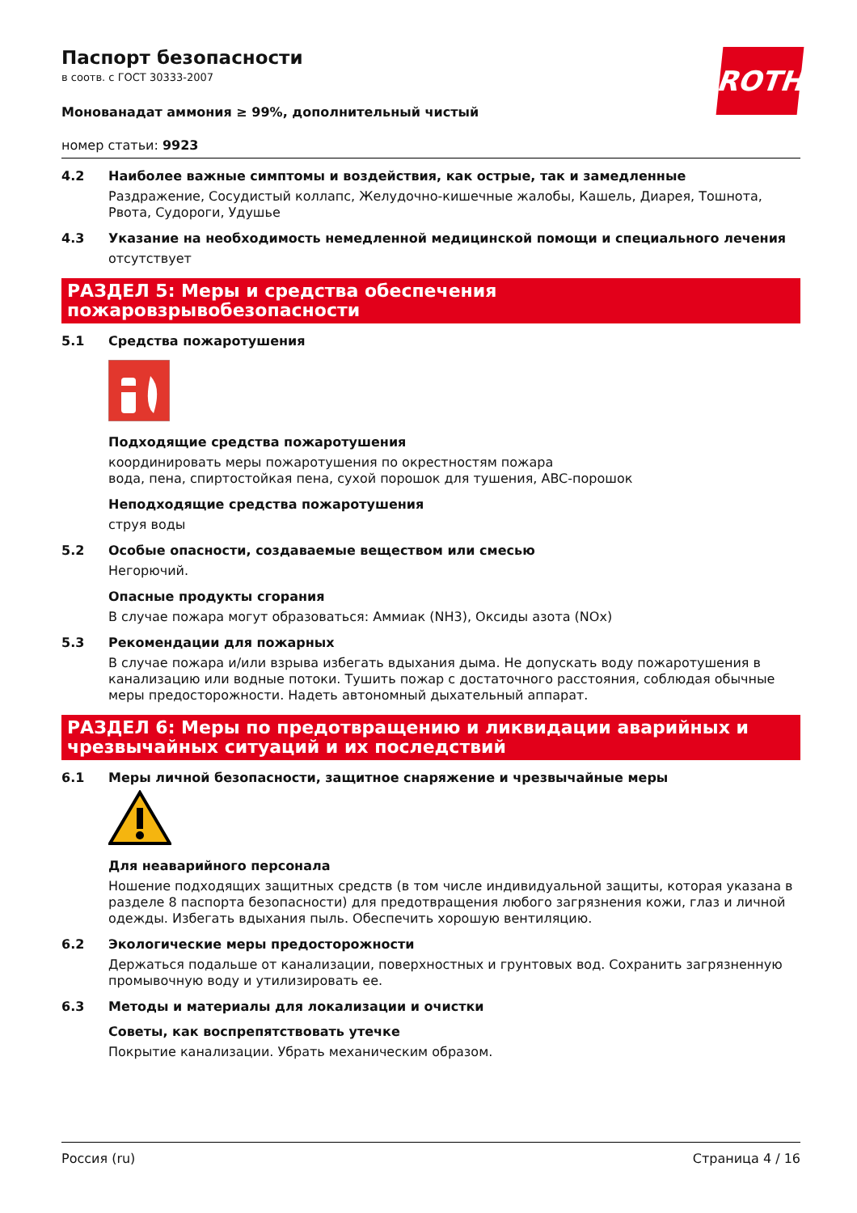ROTH
Паспорт безопасности
в соотв. с ГОСТ 30333-2007
Монованадат аммония ≥ 99%, дополнительный чистый
номер статьи: 9923
4.2 Наиболее важные симптомы и воздействия, как острые, так и замедленные
Раздражение, Сосудистый коллапс, Желудочно-кишечные жалобы, Кашель, Диарея, Тошнота, Рвота, Судороги, Удушье
4.3 Указание на необходимость немедленной медицинской помощи и специального лечения
отсутствует
РАЗДЕЛ 5: Меры и средства обеспечения пожаровзрывобезопасности
5.1 Средства пожаротушения
Подходящие средства пожаротушения
координировать меры пожаротушения по окрестностям пожара
вода, пена, спиртостойкая пена, сухой порошок для тушения, ABC-порошок
Неподходящие средства пожаротушения
струя воды
5.2 Особые опасности, создаваемые веществом или смесью
Негорючий.
Опасные продукты сгорания
В случае пожара могут образоваться: Аммиак (NH3), Оксиды азота (NOx)
5.3 Рекомендации для пожарных
В случае пожара и/или взрыва избегать вдыхания дыма. Не допускать воду пожаротушения в канализацию или водные потоки. Тушить пожар с достаточного расстояния, соблюдая обычные меры предосторожности. Надеть автономный дыхательный аппарат.
РАЗДЕЛ 6: Меры по предотвращению и ликвидации аварийных и чрезвычайных ситуаций и их последствий
6.1 Меры личной безопасности, защитное снаряжение и чрезвычайные меры
Для неаварийного персонала
Ношение подходящих защитных средств (в том числе индивидуальной защиты, которая указана в разделе 8 паспорта безопасности) для предотвращения любого загрязнения кожи, глаз и личной одежды. Избегать вдыхания пыль. Обеспечить хорошую вентиляцию.
6.2 Экологические меры предосторожности
Держаться подальше от канализации, поверхностных и грунтовых вод. Сохранить загрязненную промывочную воду и утилизировать ее.
6.3 Методы и материалы для локализации и очистки
Советы, как воспрепятствовать утечке
Покрытие канализации. Убрать механическим образом.
Россия (ru) Страница 4 / 16